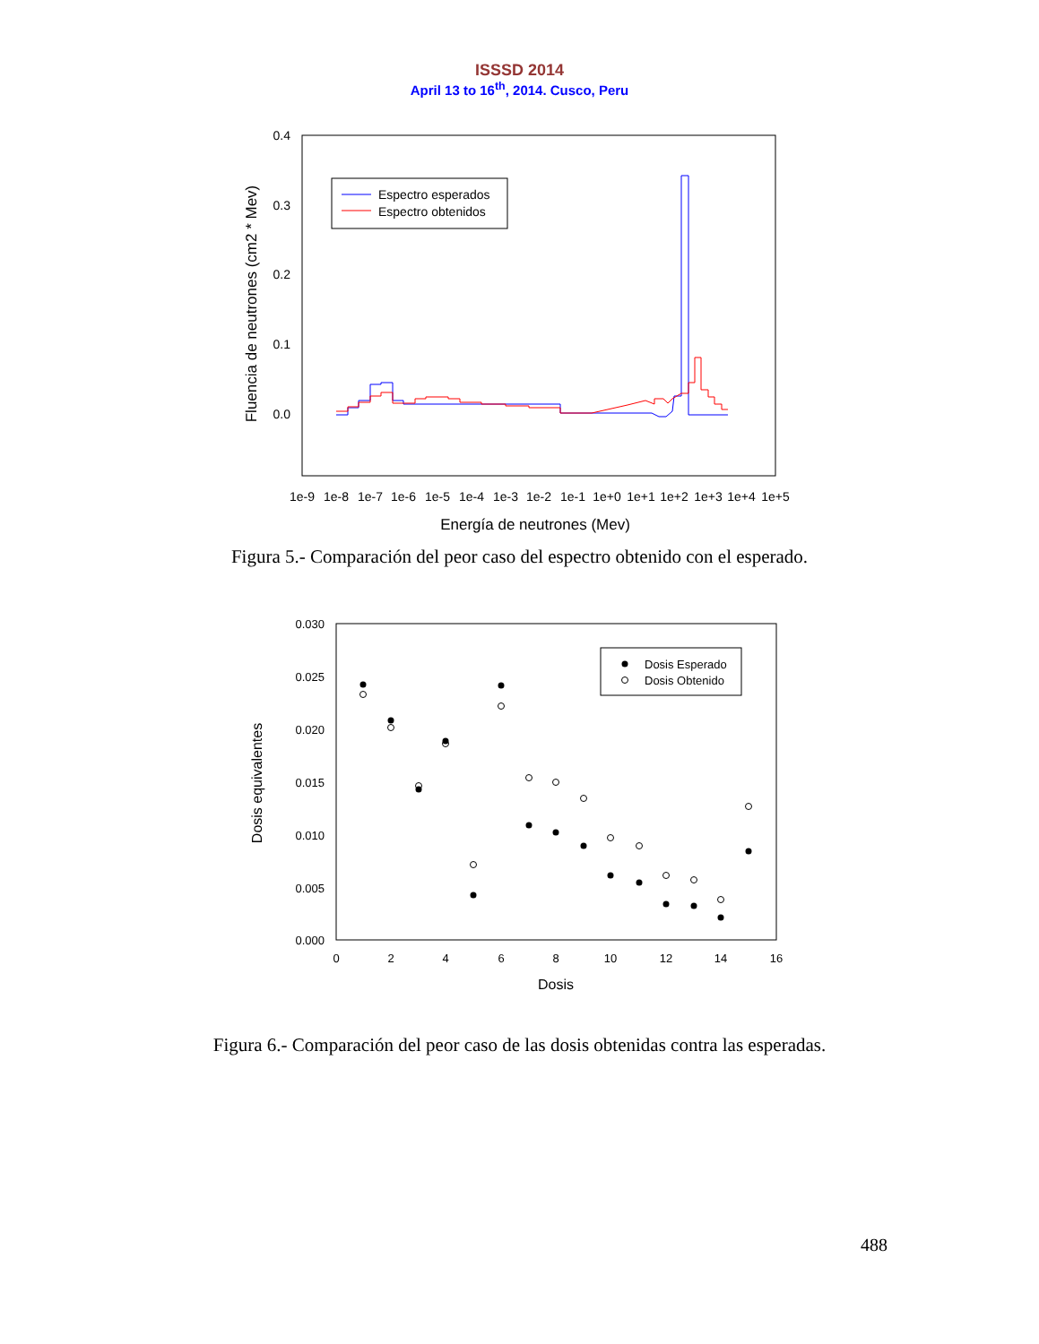ISSSD 2014
April 13 to 16<sup>th</sup>, 2014. Cusco, Peru
0.4
0.3
0.2
0.1
0.0
1e-9
1e-8
1e-7
1e-6
1e-5
1e-4
1e-3
1e-2
1e-1
1e+0
1e+1
1e+2
1e+3
1e+4
1e+5
Energía de neutrones (Mev)
Fluencia de neutrones (cm2 * Mev)
Espectro esperados
Espectro obtenidos
Figura 5.- Comparación del peor caso del espectro obtenido con el esperado.
0.030
0.025
0.020
0.015
0.010
0.005
0.000
0
2
4
6
8
10
12
14
16
Dosis
Dosis equivalentes
Dosis Esperado
Dosis Obtenido
Figura 6.- Comparación del peor caso de las dosis obtenidas contra las esperadas.
488